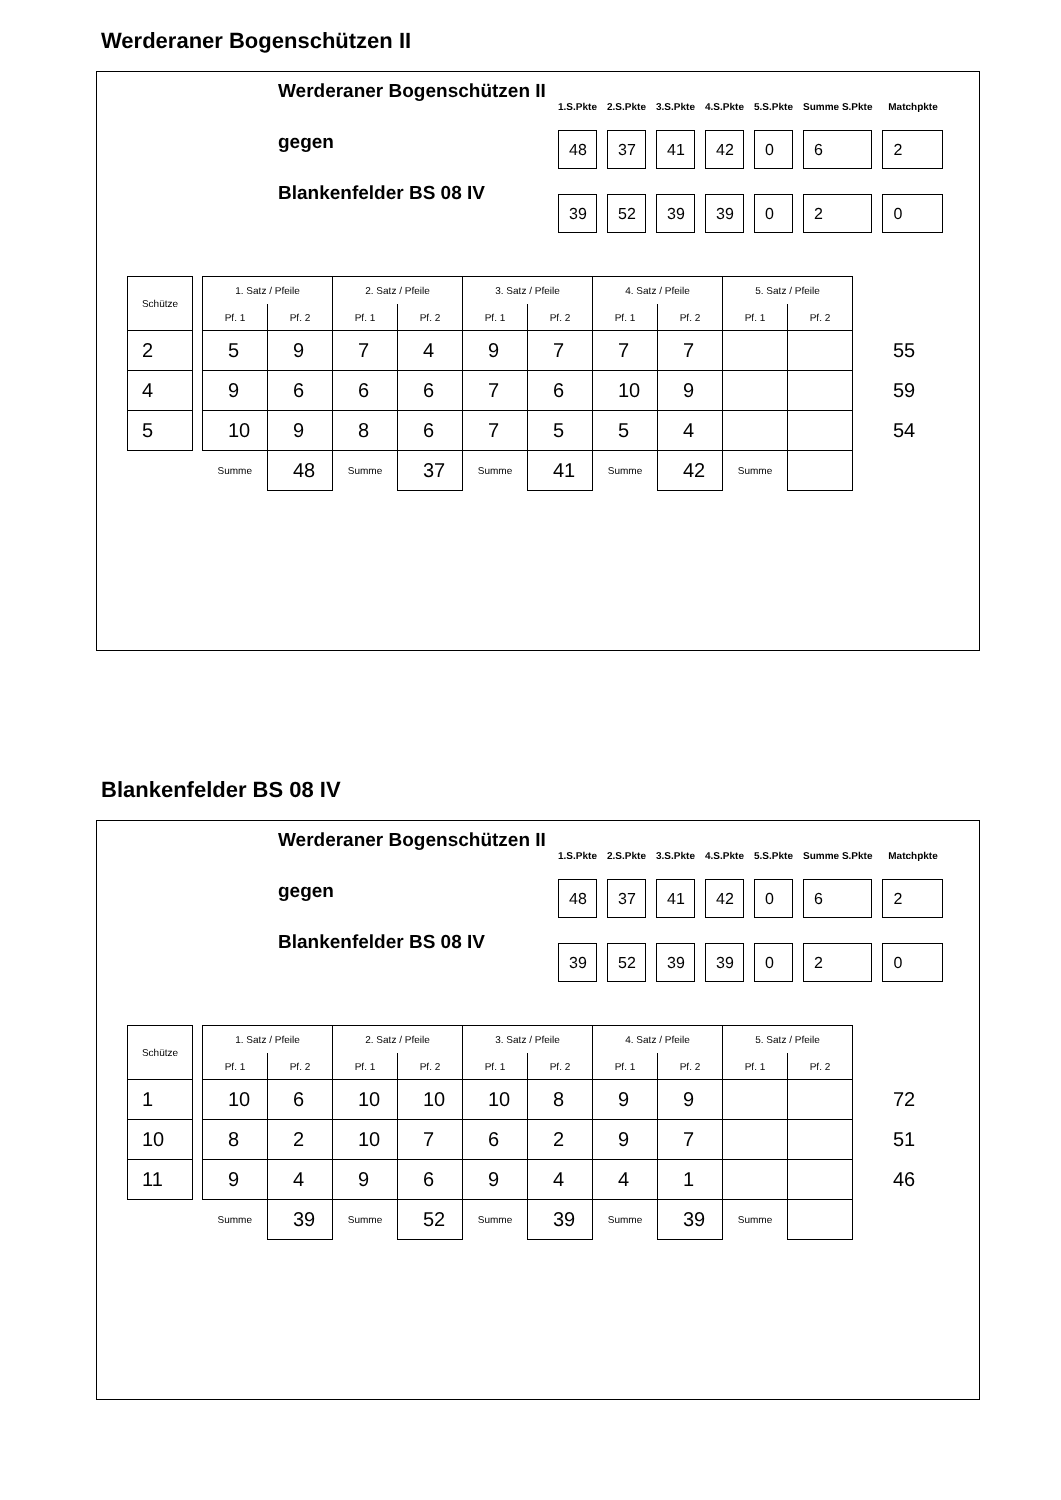Werderaner Bogenschützen II
Werderaner Bogenschützen II
gegen
Blankenfelder BS 08 IV
| 1.S.Pkte | 2.S.Pkte | 3.S.Pkte | 4.S.Pkte | 5.S.Pkte | Summe S.Pkte | Matchpkte |
| --- | --- | --- | --- | --- | --- | --- |
| 48 | 37 | 41 | 42 | 0 | 6 | 2 |
| 39 | 52 | 39 | 39 | 0 | 2 | 0 |
| Schütze | | 1. Satz / Pfeile | | 2. Satz / Pfeile | | 3. Satz / Pfeile | | 4. Satz / Pfeile | | 5. Satz / Pfeile | | |
| | | Pf. 1 | Pf. 2 | Pf. 1 | Pf. 2 | Pf. 1 | Pf. 2 | Pf. 1 | Pf. 2 | Pf. 1 | Pf. 2 | |
| 2 | | 5 | 9 | 7 | 4 | 9 | 7 | 7 | 7 | | | 55 |
| 4 | | 9 | 6 | 6 | 6 | 7 | 6 | 10 | 9 | | | 59 |
| 5 | | 10 | 9 | 8 | 6 | 7 | 5 | 5 | 4 | | | 54 |
| | | Summe | 48 | Summe | 37 | Summe | 41 | Summe | 42 | Summe | | |
Blankenfelder BS 08 IV
Werderaner Bogenschützen II
gegen
Blankenfelder BS 08 IV
| 1.S.Pkte | 2.S.Pkte | 3.S.Pkte | 4.S.Pkte | 5.S.Pkte | Summe S.Pkte | Matchpkte |
| --- | --- | --- | --- | --- | --- | --- |
| 48 | 37 | 41 | 42 | 0 | 6 | 2 |
| 39 | 52 | 39 | 39 | 0 | 2 | 0 |
| Schütze | | 1. Satz / Pfeile | | 2. Satz / Pfeile | | 3. Satz / Pfeile | | 4. Satz / Pfeile | | 5. Satz / Pfeile | | |
| | | Pf. 1 | Pf. 2 | Pf. 1 | Pf. 2 | Pf. 1 | Pf. 2 | Pf. 1 | Pf. 2 | Pf. 1 | Pf. 2 | |
| 1 | | 10 | 6 | 10 | 10 | 10 | 8 | 9 | 9 | | | 72 |
| 10 | | 8 | 2 | 10 | 7 | 6 | 2 | 9 | 7 | | | 51 |
| 11 | | 9 | 4 | 9 | 6 | 9 | 4 | 4 | 1 | | | 46 |
| | | Summe | 39 | Summe | 52 | Summe | 39 | Summe | 39 | Summe | | |